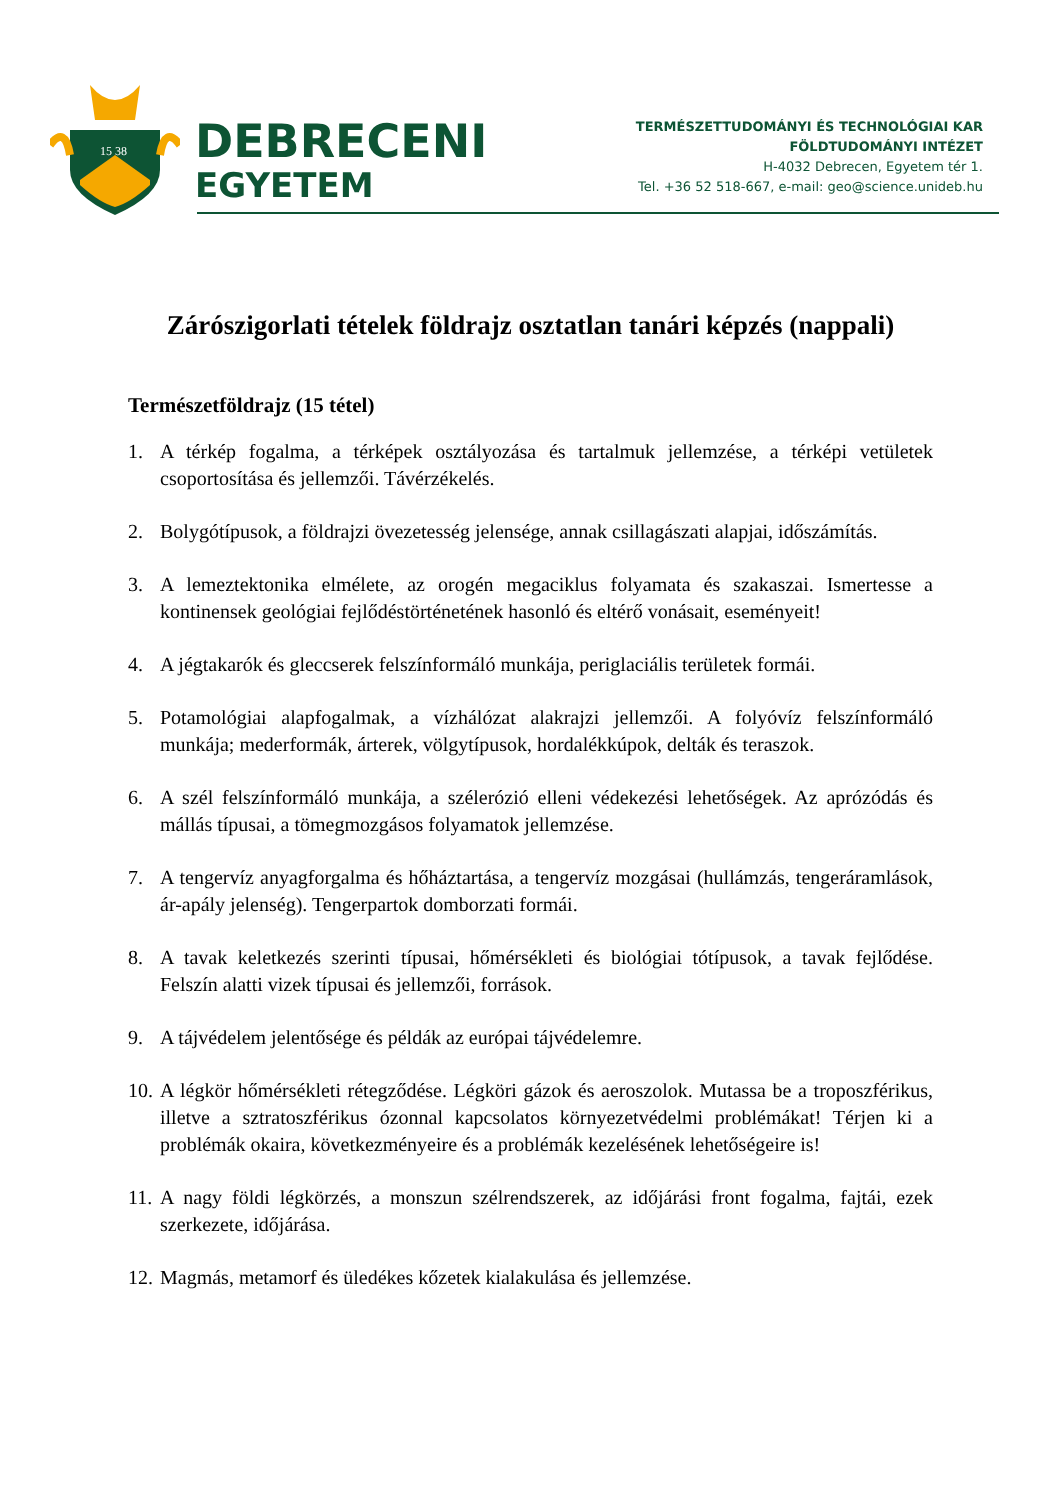15 38
DEBRECENI
EGYETEM
TERMÉSZETTUDOMÁNYI ÉS TECHNOLÓGIAI KAR
FÖLDTUDOMÁNYI INTÉZET
H-4032 Debrecen, Egyetem tér 1.
Tel. +36 52 518-667, e-mail: geo@science.unideb.hu
Zárószigorlati tételek földrajz osztatlan tanári képzés (nappali)
Természetföldrajz (15 tétel)
1. A térkép fogalma, a térképek osztályozása és tartalmuk jellemzése, a térképi vetületek csoportosítása és jellemzői. Távérzékelés.
2. Bolygótípusok, a földrajzi övezetesség jelensége, annak csillagászati alapjai, időszámítás.
3. A lemeztektonika elmélete, az orogén megaciklus folyamata és szakaszai. Ismertesse a kontinensek geológiai fejlődéstörténetének hasonló és eltérő vonásait, eseményeit!
4. A jégtakarók és gleccserek felszínformáló munkája, periglaciális területek formái.
5. Potamológiai alapfogalmak, a vízhálózat alakrajzi jellemzői. A folyóvíz felszínformáló munkája; mederformák, árterek, völgytípusok, hordalékkúpok, delták és teraszok.
6. A szél felszínformáló munkája, a szélerózió elleni védekezési lehetőségek. Az aprózódás és mállás típusai, a tömegmozgásos folyamatok jellemzése.
7. A tengervíz anyagforgalma és hőháztartása, a tengervíz mozgásai (hullámzás, tengeráramlások, ár-apály jelenség). Tengerpartok domborzati formái.
8. A tavak keletkezés szerinti típusai, hőmérsékleti és biológiai tótípusok, a tavak fejlődése. Felszín alatti vizek típusai és jellemzői, források.
9. A tájvédelem jelentősége és példák az európai tájvédelemre.
10. A légkör hőmérsékleti rétegződése. Légköri gázok és aeroszolok. Mutassa be a troposzférikus, illetve a sztratoszférikus ózonnal kapcsolatos környezetvédelmi problémákat! Térjen ki a problémák okaira, következményeire és a problémák kezelésének lehetőségeire is!
11. A nagy földi légkörzés, a monszun szélrendszerek, az időjárási front fogalma, fajtái, ezek szerkezete, időjárása.
12. Magmás, metamorf és üledékes kőzetek kialakulása és jellemzése.